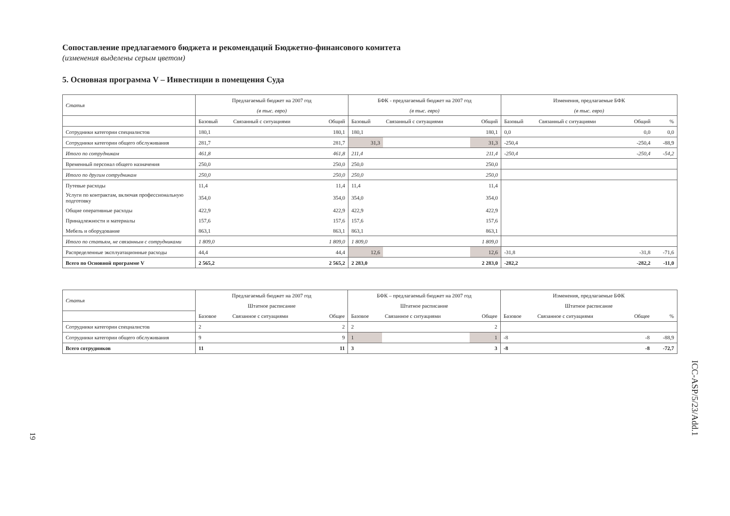Сопоставление предлагаемого бюджета и рекомендаций Бюджетно-финансового комитета
(изменения выделены серым цветом)
5. Основная программа V – Инвестиции в помещения Суда
| Статья | Предлагаемый бюджет на 2007 год | | | БФК - предлагаемый бюджет на 2007 год | | | Изменения, предлагаемые БФК | | | |
| --- | --- | --- | --- | --- | --- | --- | --- | --- | --- | --- |
| | (в тыс. евро) | | | (в тыс. евро) | | | (в тыс. евро) | | | |
| | Базовый | Связанный с ситуациями | Общий | Базовый | Связанный с ситуациями | Общий | Базовый | Связанный с ситуациями | Общий | % |
| Сотрудники категории специалистов | 180,1 | | 180,1 | 180,1 | | 180,1 | 0,0 | | 0,0 | 0,0 |
| Сотрудники категории общего обслуживания | 281,7 | | 281,7 | 31,3 | | 31,3 | -250,4 | | -250,4 | -88,9 |
| Итого по сотрудникам | 461,8 | | 461,8 | 211,4 | | 211,4 | -250,4 | | -250,4 | -54,2 |
| Временный персонал общего назначения | 250,0 | | 250,0 | 250,0 | | 250,0 | | | | |
| Итого по другим сотрудникам | 250,0 | | 250,0 | 250,0 | | 250,0 | | | | |
| Путевые расходы | 11,4 | | 11,4 | 11,4 | | 11,4 | | | | |
| Услуги по контрактам, включая профессиональную подготовку | 354,0 | | 354,0 | 354,0 | | 354,0 | | | | |
| Общие оперативные расходы | 422,9 | | 422,9 | 422,9 | | 422,9 | | | | |
| Принадлежности и материалы | 157,6 | | 157,6 | 157,6 | | 157,6 | | | | |
| Мебель и оборудование | 863,1 | | 863,1 | 863,1 | | 863,1 | | | | |
| Итого по статьям, не связанным с сотрудниками | 1 809,0 | | 1 809,0 | 1 809,0 | | 1 809,0 | | | | |
| Распределенные эксплуатационные расходы | 44,4 | | 44,4 | 12,6 | | 12,6 | -31,8 | | -31,8 | -71,6 |
| Всего по Основной программе V | 2 565,2 | | 2 565,2 | 2 283,0 | | 2 283,0 | -282,2 | | -282,2 | -11,0 |
| Статья | Предлагаемый бюджет на 2007 год | | | БФК – предлагаемый бюджет на 2007 год | | | Изменения, предлагаемые БФК | | | |
| --- | --- | --- | --- | --- | --- | --- | --- | --- | --- | --- |
| | Штатное расписание | | | Штатное расписание | | | Штатное расписание | | | |
| | Базовое | Связанное с ситуациями | Общее | Базовое | Связанное с ситуациями | Общее | Базовое | Связанное с ситуациями | Общее | % |
| Сотрудники категории специалистов | 2 | | 2 | 2 | | 2 | | | | |
| Сотрудники категории общего обслуживания | 9 | | 9 | 1 | | 1 | -8 | | -8 | -88,9 |
| Всего сотрудников | 11 | | 11 | 3 | | 3 | -8 | | -8 | -72,7 |
ICC-ASP/5/23/Add.1
19